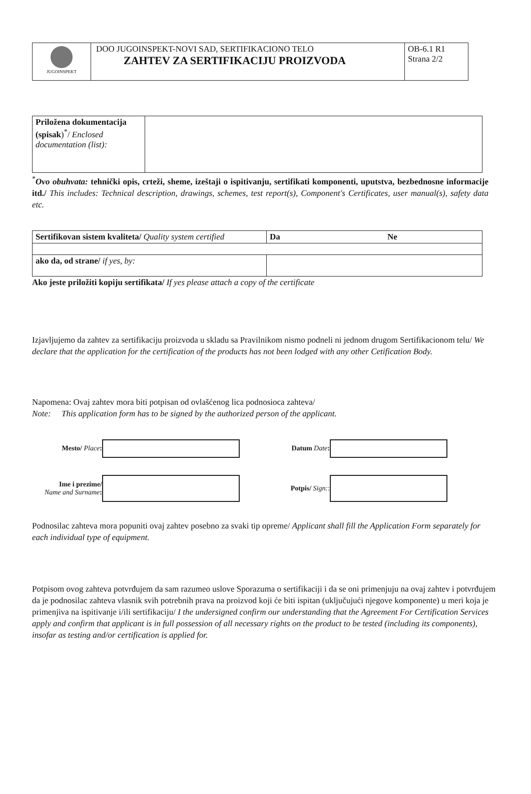| JUGOINSPEKT | DOO JUGOINSPEKT-NOVI SAD, SERTIFIKACIONO TELO ZAHTEV ZA SERTIFIKACIJU PROIZVODA | OB-6.1 R1 Strana 2/2 |
| Priložena dokumentacija (spisak )<sup>*</sup>/ Enclosed documentation (list): | |
<sup>*</sup> Ovo obuhvata: tehnički opis, crteži, sheme, izeštaji o ispitivanju, sertifikati komponenti, uputstva, bezbednosne informacije itd./ This includes: Technical description, drawings, schemes, test report(s), Component's Certificates, user manual(s), safety data etc.
| Sertifikovan sistem kvaliteta/ Quality system certified | Da Ne |
| ako da, od strane/ if yes, by: | |
Ako jeste priložiti kopiju sertifikata/ If yes please attach a copy of the certificate
Izjavljujemo da zahtev za sertifikaciju proizvoda u skladu sa Pravilnikom nismo podneli ni jednom drugom Sertifikacionom telu/ We declare that the application for the certification of the products has not been lodged with any other Cetification Body.
Napomena: Ovaj zahtev mora biti potpisan od ovlašćenog lica podnosioca zahteva/
Note: This application form has to be signed by the authorized person of the applicant.
| Mesto/ Place : | | Datum Date : | |
| Ime i prezime/ Name and Surname : | | Potpis/ Sign: : | |
Podnosilac zahteva mora popuniti ovaj zahtev posebno za svaki tip opreme/ Applicant shall fill the Application Form separately for each individual type of equipment.
Potpisom ovog zahteva potvrđujem da sam razumeo uslove Sporazuma o sertifikaciji i da se oni primenjuju na ovaj zahtev i potvrđujem da je podnosilac zahteva vlasnik svih potrebnih prava na proizvod koji će biti ispitan (uključujući njegove komponente) u meri koja je primenjiva na ispitivanje i/ili sertifikaciju/ I the undersigned confirm our understanding that the Agreement For Certification Services apply and confirm that applicant is in full possession of all necessary rights on the product to be tested (including its components), insofar as testing and/or certification is applied for.